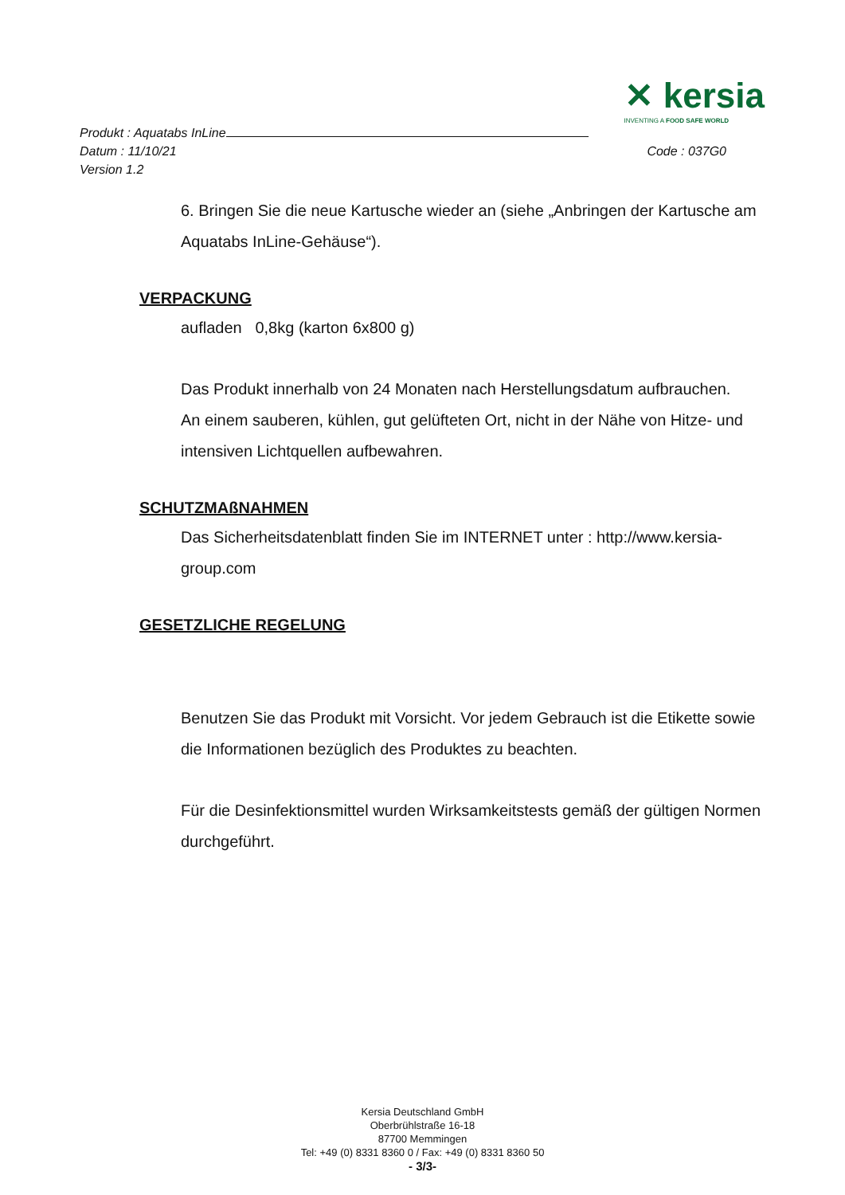✕ kersia
INVENTING A FOOD SAFE WORLD
Produkt : Aquatabs InLine
Datum : 11/10/21 Code : 037G0
Version 1.2
6. Bringen Sie die neue Kartusche wieder an (siehe „Anbringen der Kartusche am Aquatabs InLine-Gehäuse“).
VERPACKUNG
aufladen 0,8kg (karton 6x800 g)
Das Produkt innerhalb von 24 Monaten nach Herstellungsdatum aufbrauchen.
An einem sauberen, kühlen, gut gelüfteten Ort, nicht in der Nähe von Hitze- und intensiven Lichtquellen aufbewahren.
SCHUTZMAßNAHMEN
Das Sicherheitsdatenblatt finden Sie im INTERNET unter : http://www.kersia-group.com
GESETZLICHE REGELUNG
Benutzen Sie das Produkt mit Vorsicht. Vor jedem Gebrauch ist die Etikette sowie die Informationen bezüglich des Produktes zu beachten.
Für die Desinfektionsmittel wurden Wirksamkeitstests gemäß der gültigen Normen durchgeführt.
Kersia Deutschland GmbH
Oberbrühlstraße 16-18
87700 Memmingen
Tel: +49 (0) 8331 8360 0 / Fax: +49 (0) 8331 8360 50
- 3/3-